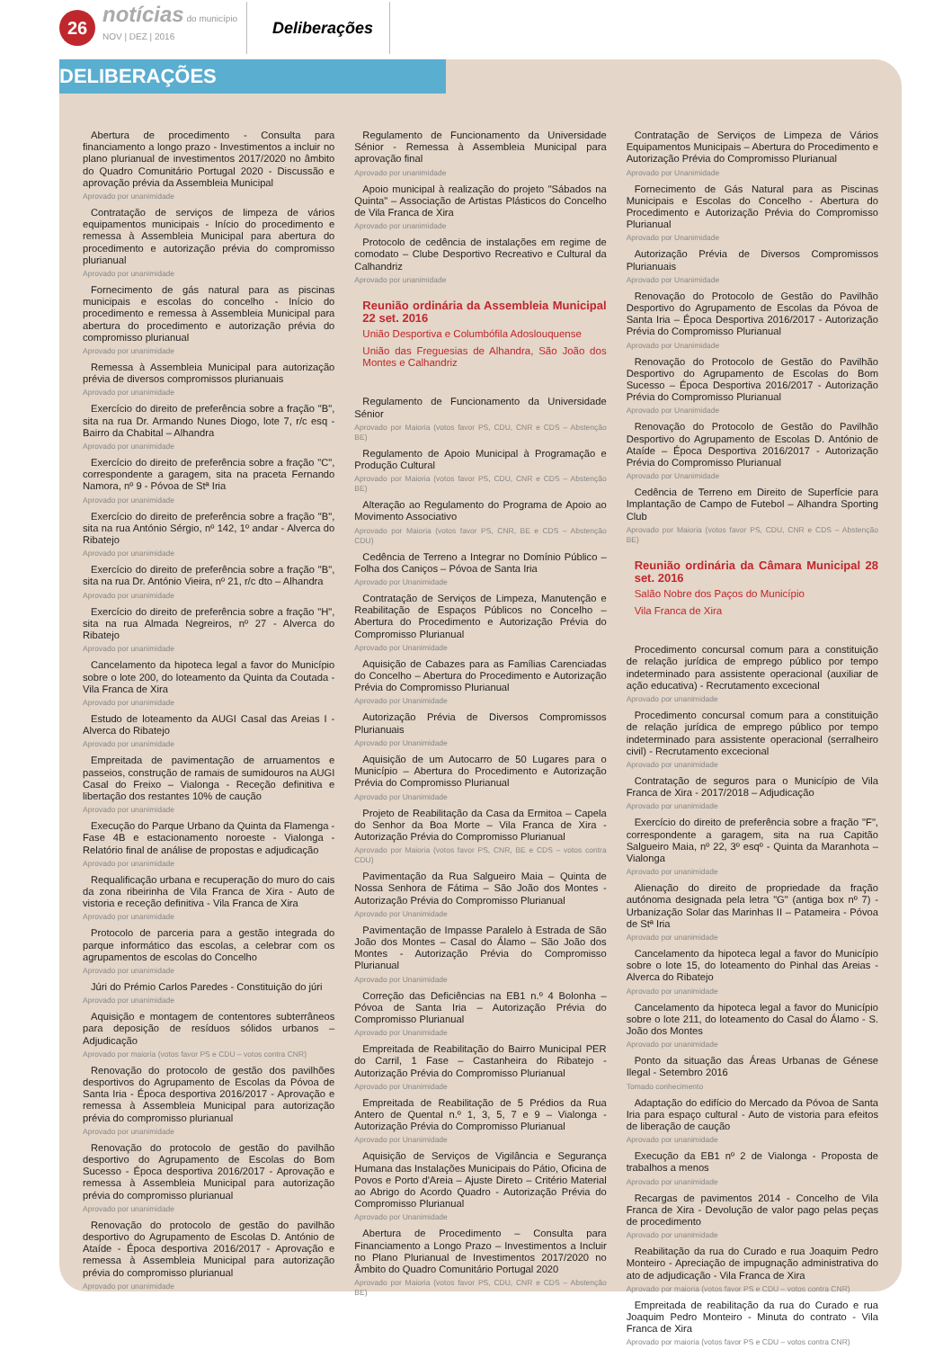26
notícias do município
NOV | DEZ | 2016
Deliberações
DELIBERAÇÕES
Abertura de procedimento - Consulta para financiamento a longo prazo - Investimentos a incluir no plano plurianual de investimentos 2017/2020 no âmbito do Quadro Comunitário Portugal 2020 - Discussão e aprovação prévia da Assembleia Municipal
Aprovado por unanimidade
Contratação de serviços de limpeza de vários equipamentos municipais - Início do procedimento e remessa à Assembleia Municipal para abertura do procedimento e autorização prévia do compromisso plurianual
Aprovado por unanimidade
Fornecimento de gás natural para as piscinas municipais e escolas do concelho - Início do procedimento e remessa à Assembleia Municipal para abertura do procedimento e autorização prévia do compromisso plurianual
Aprovado por unanimidade
Remessa à Assembleia Municipal para autorização prévia de diversos compromissos plurianuais
Aprovado por unanimidade
Exercício do direito de preferência sobre a fração "B", sita na rua Dr. Armando Nunes Diogo, lote 7, r/c esq - Bairro da Chabital – Alhandra
Aprovado por unanimidade
Exercício do direito de preferência sobre a fração "C", correspondente a garagem, sita na praceta Fernando Namora, nº 9 - Póvoa de Stª Iria
Aprovado por unanimidade
Exercício do direito de preferência sobre a fração "B", sita na rua António Sérgio, nº 142, 1º andar - Alverca do Ribatejo
Aprovado por unanimidade
Exercício do direito de preferência sobre a fração "B", sita na rua Dr. António Vieira, nº 21, r/c dto – Alhandra
Aprovado por unanimidade
Exercício do direito de preferência sobre a fração "H", sita na rua Almada Negreiros, nº 27 - Alverca do Ribatejo
Aprovado por unanimidade
Cancelamento da hipoteca legal a favor do Município sobre o lote 200, do loteamento da Quinta da Coutada - Vila Franca de Xira
Aprovado por unanimidade
Estudo de loteamento da AUGI Casal das Areias I - Alverca do Ribatejo
Aprovado por unanimidade
Empreitada de pavimentação de arruamentos e passeios, construção de ramais de sumidouros na AUGI Casal do Freixo – Vialonga - Receção definitiva e libertação dos restantes 10% de caução
Aprovado por unanimidade
Execução do Parque Urbano da Quinta da Flamenga - Fase 4B e estacionamento noroeste - Vialonga - Relatório final de análise de propostas e adjudicação
Aprovado por unanimidade
Requalificação urbana e recuperação do muro do cais da zona ribeirinha de Vila Franca de Xira - Auto de vistoria e receção definitiva - Vila Franca de Xira
Aprovado por unanimidade
Protocolo de parceria para a gestão integrada do parque informático das escolas, a celebrar com os agrupamentos de escolas do Concelho
Aprovado por unanimidade
Júri do Prémio Carlos Paredes - Constituição do júri
Aprovado por unanimidade
Aquisição e montagem de contentores subterrâneos para deposição de resíduos sólidos urbanos – Adjudicação
Aprovado por maioria (votos favor PS e CDU – votos contra CNR)
Renovação do protocolo de gestão dos pavilhões desportivos do Agrupamento de Escolas da Póvoa de Santa Iria - Época desportiva 2016/2017 - Aprovação e remessa à Assembleia Municipal para autorização prévia do compromisso plurianual
Aprovado por unanimidade
Renovação do protocolo de gestão do pavilhão desportivo do Agrupamento de Escolas do Bom Sucesso - Época desportiva 2016/2017 - Aprovação e remessa à Assembleia Municipal para autorização prévia do compromisso plurianual
Aprovado por unanimidade
Renovação do protocolo de gestão do pavilhão desportivo do Agrupamento de Escolas D. António de Ataíde - Época desportiva 2016/2017 - Aprovação e remessa à Assembleia Municipal para autorização prévia do compromisso plurianual
Aprovado por unanimidade
Regulamento de Funcionamento da Universidade Sénior - Remessa à Assembleia Municipal para aprovação final
Aprovado por unanimidade
Apoio municipal à realização do projeto "Sábados na Quinta" – Associação de Artistas Plásticos do Concelho de Vila Franca de Xira
Aprovado por unanimidade
Protocolo de cedência de instalações em regime de comodato – Clube Desportivo Recreativo e Cultural da Calhandriz
Aprovado por unanimidade
Reunião ordinária da Assembleia Municipal 22 set. 2016
União Desportiva e Columbófila Adoslouquense
União das Freguesias de Alhandra, São João dos Montes e Calhandriz
Regulamento de Funcionamento da Universidade Sénior
Aprovado por Maioria (votos favor PS, CDU, CNR e CDS – Abstenção BE)
Regulamento de Apoio Municipal à Programação e Produção Cultural
Aprovado por Maioria (votos favor PS, CDU, CNR e CDS – Abstenção BE)
Alteração ao Regulamento do Programa de Apoio ao Movimento Associativo
Aprovado por Maioria (votos favor PS, CNR, BE e CDS – Abstenção CDU)
Cedência de Terreno a Integrar no Domínio Público – Folha dos Caniços – Póvoa de Santa Iria
Aprovado por Unanimidade
Contratação de Serviços de Limpeza, Manutenção e Reabilitação de Espaços Públicos no Concelho – Abertura do Procedimento e Autorização Prévia do Compromisso Plurianual
Aprovado por Unanimidade
Aquisição de Cabazes para as Famílias Carenciadas do Concelho – Abertura do Procedimento e Autorização Prévia do Compromisso Plurianual
Aprovado por Unanimidade
Autorização Prévia de Diversos Compromissos Plurianuais
Aprovado por Unanimidade
Aquisição de um Autocarro de 50 Lugares para o Município – Abertura do Procedimento e Autorização Prévia do Compromisso Plurianual
Aprovado por Unanimidade
Projeto de Reabilitação da Casa da Ermitoa – Capela do Senhor da Boa Morte – Vila Franca de Xira - Autorização Prévia do Compromisso Plurianual
Aprovado por Maioria (votos favor PS, CNR, BE e CDS – votos contra CDU)
Pavimentação da Rua Salgueiro Maia – Quinta de Nossa Senhora de Fátima – São João dos Montes - Autorização Prévia do Compromisso Plurianual
Aprovado por Unanimidade
Pavimentação de Impasse Paralelo à Estrada de São João dos Montes – Casal do Álamo – São João dos Montes - Autorização Prévia do Compromisso Plurianual
Aprovado por Unanimidade
Correção das Deficiências na EB1 n.º 4 Bolonha – Póvoa de Santa Iria – Autorização Prévia do Compromisso Plurianual
Aprovado por Unanimidade
Empreitada de Reabilitação do Bairro Municipal PER do Carril, 1 Fase – Castanheira do Ribatejo - Autorização Prévia do Compromisso Plurianual
Aprovado por Unanimidade
Empreitada de Reabilitação de 5 Prédios da Rua Antero de Quental n.º 1, 3, 5, 7 e 9 – Vialonga - Autorização Prévia do Compromisso Plurianual
Aprovado por Unanimidade
Aquisição de Serviços de Vigilância e Segurança Humana das Instalações Municipais do Pátio, Oficina de Povos e Porto d'Areia – Ajuste Direto – Critério Material ao Abrigo do Acordo Quadro - Autorização Prévia do Compromisso Plurianual
Aprovado por Unanimidade
Abertura de Procedimento – Consulta para Financiamento a Longo Prazo – Investimentos a Incluir no Plano Plurianual de Investimentos 2017/2020 no Âmbito do Quadro Comunitário Portugal 2020
Aprovado por Maioria (votos favor PS, CDU, CNR e CDS – Abstenção BE)
Contratação de Serviços de Limpeza de Vários Equipamentos Municipais – Abertura do Procedimento e Autorização Prévia do Compromisso Plurianual
Aprovado por Unanimidade
Fornecimento de Gás Natural para as Piscinas Municipais e Escolas do Concelho - Abertura do Procedimento e Autorização Prévia do Compromisso Plurianual
Aprovado por Unanimidade
Autorização Prévia de Diversos Compromissos Plurianuais
Aprovado por Unanimidade
Renovação do Protocolo de Gestão do Pavilhão Desportivo do Agrupamento de Escolas da Póvoa de Santa Iria – Época Desportiva 2016/2017 - Autorização Prévia do Compromisso Plurianual
Aprovado por Unanimidade
Renovação do Protocolo de Gestão do Pavilhão Desportivo do Agrupamento de Escolas do Bom Sucesso – Época Desportiva 2016/2017 - Autorização Prévia do Compromisso Plurianual
Aprovado por Unanimidade
Renovação do Protocolo de Gestão do Pavilhão Desportivo do Agrupamento de Escolas D. António de Ataíde – Época Desportiva 2016/2017 - Autorização Prévia do Compromisso Plurianual
Aprovado por Unanimidade
Cedência de Terreno em Direito de Superfície para Implantação de Campo de Futebol – Alhandra Sporting Club
Aprovado por Maioria (votos favor PS, CDU, CNR e CDS – Abstenção BE)
Reunião ordinária da Câmara Municipal 28 set. 2016
Salão Nobre dos Paços do Município
Vila Franca de Xira
Procedimento concursal comum para a constituição de relação jurídica de emprego público por tempo indeterminado para assistente operacional (auxiliar de ação educativa) - Recrutamento excecional
Aprovado por unanimidade
Procedimento concursal comum para a constituição de relação jurídica de emprego público por tempo indeterminado para assistente operacional (serralheiro civil) - Recrutamento excecional
Aprovado por unanimidade
Contratação de seguros para o Município de Vila Franca de Xira - 2017/2018 – Adjudicação
Aprovado por unanimidade
Exercício do direito de preferência sobre a fração "F", correspondente a garagem, sita na rua Capitão Salgueiro Maia, nº 22, 3º esqº - Quinta da Maranhota – Vialonga
Aprovado por unanimidade
Alienação do direito de propriedade da fração autónoma designada pela letra "G" (antiga box nº 7) - Urbanização Solar das Marinhas II – Patameira - Póvoa de Stª Iria
Aprovado por unanimidade
Cancelamento da hipoteca legal a favor do Município sobre o lote 15, do loteamento do Pinhal das Areias - Alverca do Ribatejo
Aprovado por unanimidade
Cancelamento da hipoteca legal a favor do Município sobre o lote 211, do loteamento do Casal do Álamo - S. João dos Montes
Aprovado por unanimidade
Ponto da situação das Áreas Urbanas de Génese Ilegal - Setembro 2016
Tomado conhecimento
Adaptação do edifício do Mercado da Póvoa de Santa Iria para espaço cultural - Auto de vistoria para efeitos de liberação de caução
Aprovado por unanimidade
Execução da EB1 nº 2 de Vialonga - Proposta de trabalhos a menos
Aprovado por unanimidade
Recargas de pavimentos 2014 - Concelho de Vila Franca de Xira - Devolução de valor pago pelas peças de procedimento
Aprovado por unanimidade
Reabilitação da rua do Curado e rua Joaquim Pedro Monteiro - Apreciação de impugnação administrativa do ato de adjudicação - Vila Franca de Xira
Aprovado por maioria (votos favor PS e CDU – votos contra CNR)
Empreitada de reabilitação da rua do Curado e rua Joaquim Pedro Monteiro - Minuta do contrato - Vila Franca de Xira
Aprovado por maioria (votos favor PS e CDU – votos contra CNR)